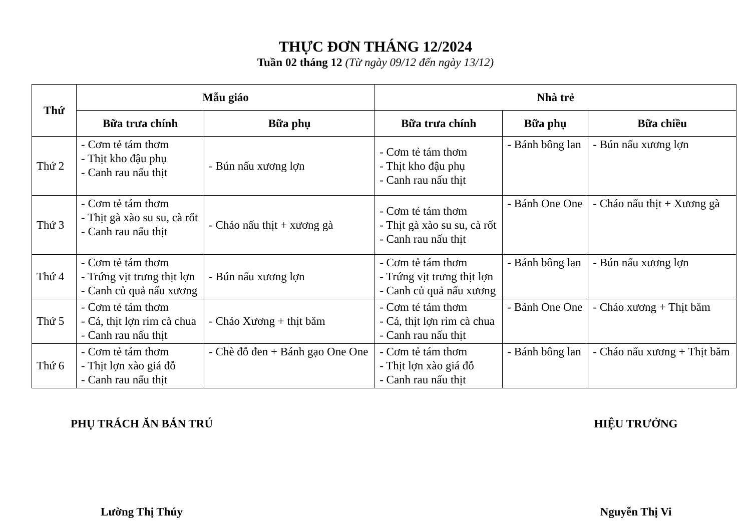THỰC ĐƠN THÁNG 12/2024
Tuần 02 tháng 12 (Từ ngày 09/12 đến ngày 13/12)
| Thứ | Mẫu giáo | | Nhà trẻ | | |
| --- | --- | --- | --- | --- | --- |
| | Bữa trưa chính | Bữa phụ | Bữa trưa chính | Bữa phụ | Bữa chiều |
| Thứ 2 | - Cơm tẻ tám thơm - Thịt kho đậu phụ - Canh rau nấu thịt | - Bún nấu xương lợn | - Cơm tẻ tám thơm - Thịt kho đậu phụ - Canh rau nấu thịt | - Bánh bông lan | - Bún nấu xương lợn |
| Thứ 3 | - Cơm tẻ tám thơm - Thịt gà xào su su, cà rốt - Canh rau nấu thịt | - Cháo nấu thịt + xương gà | - Cơm tẻ tám thơm - Thịt gà xào su su, cà rốt - Canh rau nấu thịt | - Bánh One One | - Cháo nấu thịt + Xương gà |
| Thứ 4 | - Cơm tẻ tám thơm - Trứng vịt trưng thịt lợn - Canh củ quả nấu xương | - Bún nấu xương lợn | - Cơm tẻ tám thơm - Trứng vịt trưng thịt lợn - Canh củ quả nấu xương | - Bánh bông lan | - Bún nấu xương lợn |
| Thứ 5 | - Cơm tẻ tám thơm - Cá, thịt lợn rim cà chua - Canh rau nấu thịt | - Cháo Xương + thịt băm | - Cơm tẻ tám thơm - Cá, thịt lợn rim cà chua - Canh rau nấu thịt | - Bánh One One | - Cháo xương + Thịt băm |
| Thứ 6 | - Cơm tẻ tám thơm - Thịt lợn xào giá đỗ - Canh rau nấu thịt | - Chè đỗ đen + Bánh gạo One One | - Cơm tẻ tám thơm - Thịt lợn xào giá đỗ - Canh rau nấu thịt | - Bánh bông lan | - Cháo nấu xương + Thịt băm |
PHỤ TRÁCH ĂN BÁN TRÚ
Lường Thị Thúy
HIỆU TRƯỞNG
Nguyễn Thị Vi